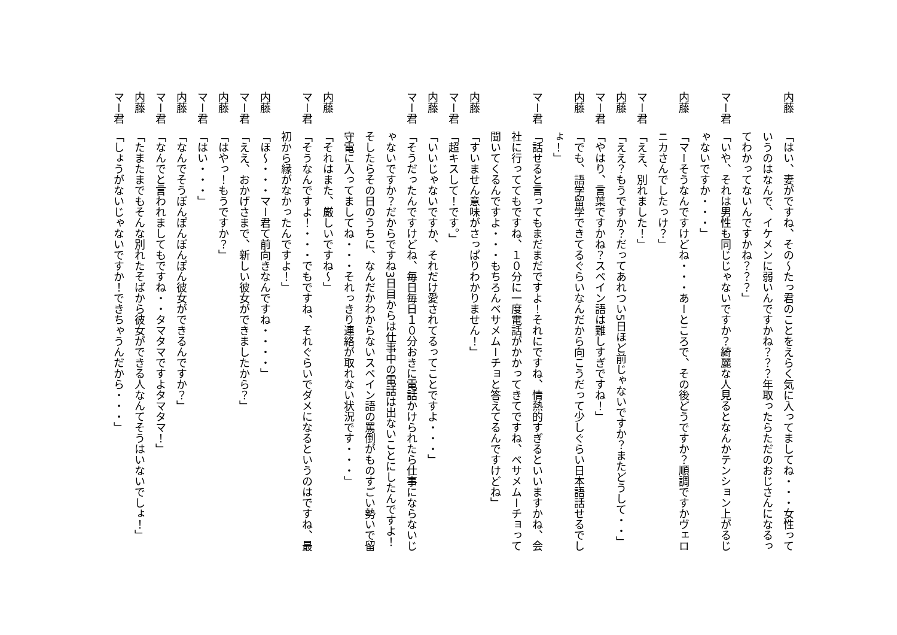内藤 「はい、妻がですね、その～たっ君のことをえらく気に入ってましてね・・・女性っていうのはなんで、イケメンに弱いんですかね？？？年取ったらただのおじさんになるってわかってないんですかね？？？」
マー君 「いや、それは男性も同じじゃないですか？綺麗な人見るとなんかテンション上がるじゃないですか・・・」
内藤 「マーそうなんですけどね・・・あーところで、その後どうですか？順調ですかヴェロニカさんでしたっけ？」
マー君 「ええ、別れました！」
内藤 「ええ？もうですか？だってあれつい5日ほど前じゃないですか？またどうして・・」
マー君 「やはり、言葉ですかね？スペイン語は難しすぎですね！」
内藤 「でも、語学留学できてるぐらいなんだから向こうだって少しぐらい日本語話せるでしょ！」
マー君 「話せると言ってもまだまだですよ！それにですね、情熱的すぎるといいますかね、会社に行っててもですね、１０分に一度電話がかかってきてですね、ベサメムーチョって聞いてくるんですよ・・・もちろんベサメムーチョと答えてるんですけどね」
内藤 「すいません意味がさっぱりわかりません！」
マー君 「超キスして！です。」
内藤 「いいじゃないですか、それだけ愛されてるってことですよ・・・」
マー君 「そうだったんですけどね、毎日毎日１０分おきに電話かけられたら仕事にならないじゃないですか？だからですね3日目からは仕事中の電話は出ないことにしたんですよ！そしたらその日のうちに、なんだかわからないスペイン語の罵倒がものすごい勢いで留守電に入ってましてね・・・それっきり連絡が取れない状況です・・・」
内藤 「それはまた、厳しいですね～」
マー君 「そうなんですよ！・・・でもですね、それぐらいでダメになるというのはですね、最初から縁がなかったんですよ！」
内藤 「ほ～・・・マー君て前向きなんですね・・・・」
マー君 「ええ、おかげさまで、新しい彼女ができましたから？」
内藤 「はやっ！もうですか？」
マー君 「はい・・・」
内藤 「なんでそうぽんぽんぽんぽん彼女ができるんですか？」
マー君 「なんでと言われましてもですね・・タマタマですよタマタマ！」
内藤 「たまたまでもそんな別れたそばから彼女ができる人なんてそうはいないでしょ！」
マー君 「しょうがないじゃないですか！できちゃうんだから・・・」